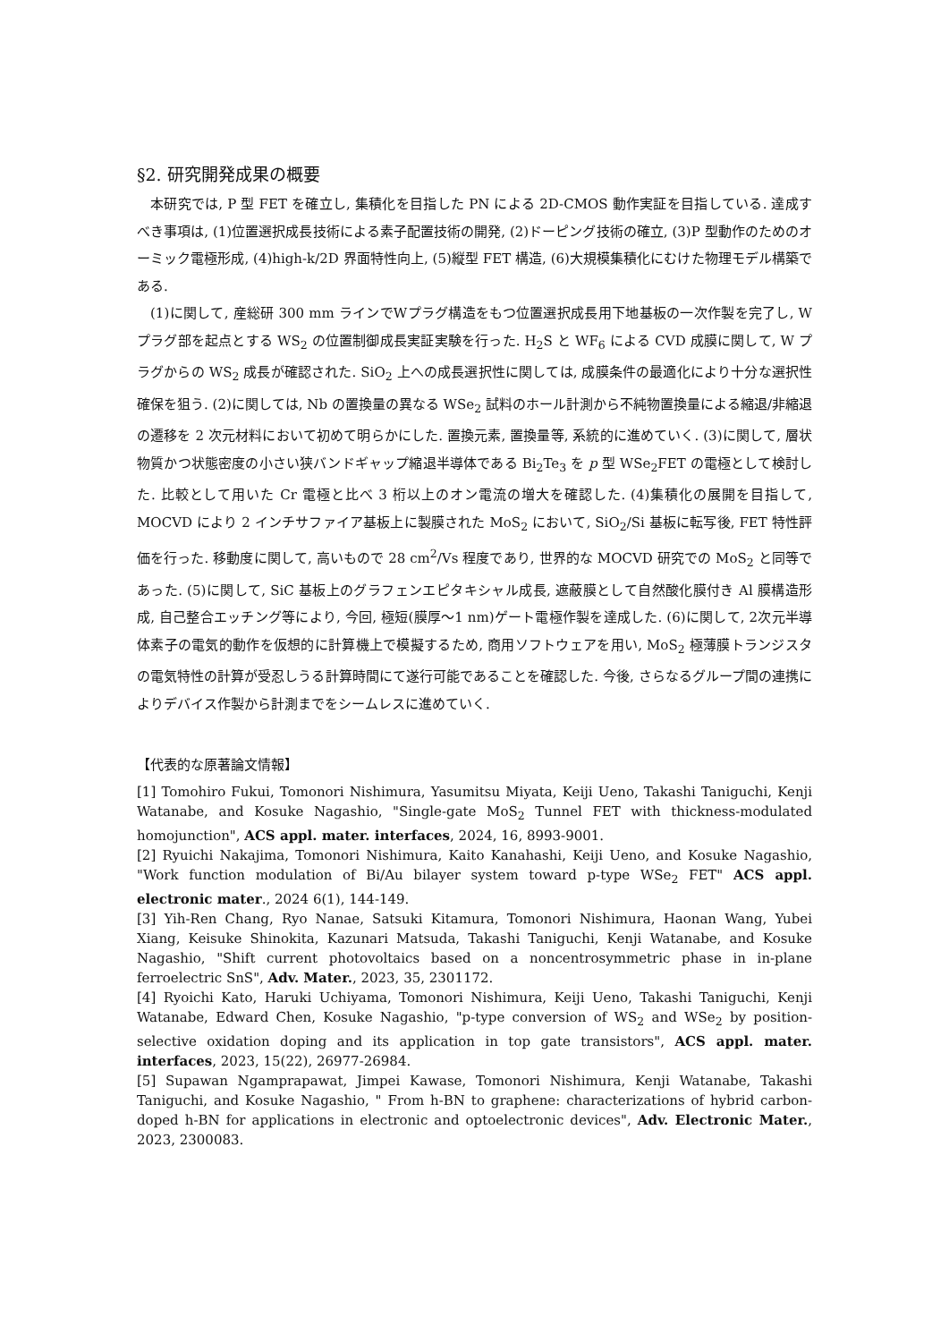§2. 研究開発成果の概要
本研究では, P 型 FET を確立し, 集積化を目指した PN による 2D-CMOS 動作実証を目指している. 達成すべき事項は, (1)位置選択成長技術による素子配置技術の開発, (2)ドーピング技術の確立, (3)P 型動作のためのオーミック電極形成, (4)high-k/2D 界面特性向上, (5)縦型 FET 構造, (6)大規模集積化にむけた物理モデル構築である.
(1)に関して, 産総研 300 mm ラインでWプラグ構造をもつ位置選択成長用下地基板の一次作製を完了し, W プラグ部を起点とする WS<sub>2</sub> の位置制御成長実証実験を行った. H<sub>2</sub>S と WF<sub>6</sub> による CVD 成膜に関して, W プラグからの WS<sub>2</sub> 成長が確認された. SiO<sub>2</sub> 上への成長選択性に関しては, 成膜条件の最適化により十分な選択性確保を狙う. (2)に関しては, Nb の置換量の異なる WSe<sub>2</sub> 試料のホール計測から不純物置換量による縮退/非縮退の遷移を 2 次元材料において初めて明らかにした. 置換元素, 置換量等, 系統的に進めていく. (3)に関して, 層状物質かつ状態密度の小さい狭バンドギャップ縮退半導体である Bi<sub>2</sub>Te<sub>3</sub> を p 型 WSe<sub>2</sub>FET の電極として検討した. 比較として用いた Cr 電極と比べ 3 桁以上のオン電流の増大を確認した. (4)集積化の展開を目指して, MOCVD により 2 インチサファイア基板上に製膜された MoS<sub>2</sub> において, SiO<sub>2</sub>/Si 基板に転写後, FET 特性評価を行った. 移動度に関して, 高いもので 28 cm<sup>2</sup>/Vs 程度であり, 世界的な MOCVD 研究での MoS<sub>2</sub> と同等であった. (5)に関して, SiC 基板上のグラフェンエピタキシャル成長, 遮蔽膜として自然酸化膜付き Al 膜構造形成, 自己整合エッチング等により, 今回, 極短(膜厚～1 nm)ゲート電極作製を達成した. (6)に関して, 2次元半導体素子の電気的動作を仮想的に計算機上で模擬するため, 商用ソフトウェアを用い, MoS<sub>2</sub> 極薄膜トランジスタの電気特性の計算が受忍しうる計算時間にて遂行可能であることを確認した. 今後, さらなるグループ間の連携によりデバイス作製から計測までをシームレスに進めていく.
【代表的な原著論文情報】
[1] Tomohiro Fukui, Tomonori Nishimura, Yasumitsu Miyata, Keiji Ueno, Takashi Taniguchi, Kenji Watanabe, and Kosuke Nagashio, "Single-gate MoS<sub>2</sub> Tunnel FET with thickness-modulated homojunction", ACS appl. mater. interfaces, 2024, 16, 8993-9001.
[2] Ryuichi Nakajima, Tomonori Nishimura, Kaito Kanahashi, Keiji Ueno, and Kosuke Nagashio, "Work function modulation of Bi/Au bilayer system toward p-type WSe<sub>2</sub> FET" ACS appl. electronic mater., 2024 6(1), 144-149.
[3] Yih-Ren Chang, Ryo Nanae, Satsuki Kitamura, Tomonori Nishimura, Haonan Wang, Yubei Xiang, Keisuke Shinokita, Kazunari Matsuda, Takashi Taniguchi, Kenji Watanabe, and Kosuke Nagashio, "Shift current photovoltaics based on a noncentrosymmetric phase in in-plane ferroelectric SnS", Adv. Mater., 2023, 35, 2301172.
[4] Ryoichi Kato, Haruki Uchiyama, Tomonori Nishimura, Keiji Ueno, Takashi Taniguchi, Kenji Watanabe, Edward Chen, Kosuke Nagashio, "p-type conversion of WS<sub>2</sub> and WSe<sub>2</sub> by position-selective oxidation doping and its application in top gate transistors", ACS appl. mater. interfaces, 2023, 15(22), 26977-26984.
[5] Supawan Ngamprapawat, Jimpei Kawase, Tomonori Nishimura, Kenji Watanabe, Takashi Taniguchi, and Kosuke Nagashio, " From h-BN to graphene: characterizations of hybrid carbon-doped h-BN for applications in electronic and optoelectronic devices", Adv. Electronic Mater., 2023, 2300083.